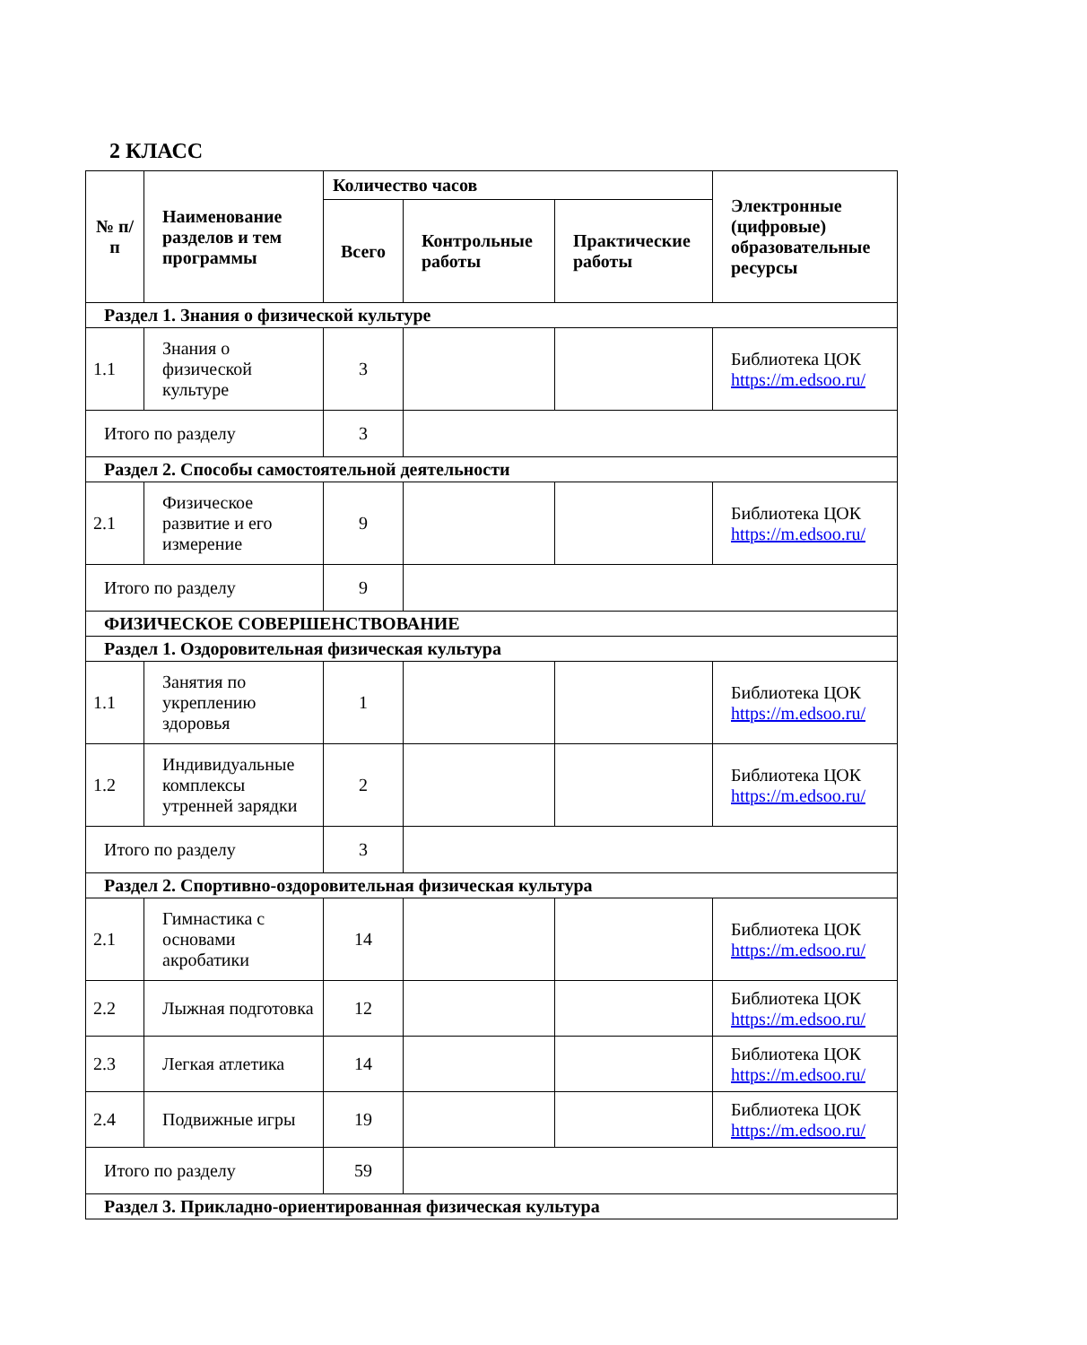2 КЛАСС
| № п/п | Наименование разделов и тем программы | Количество часов | | | Электронные (цифровые) образовательные ресурсы |
| --- | --- | --- | --- | --- | --- |
| | | Всего | Контрольные работы | Практические работы | |
| Раздел 1. Знания о физической культуре | | | | | |
| 1.1 | Знания о физической культуре | 3 | | | Библиотека ЦОК https://m.edsoo.ru/ |
| Итого по разделу | | 3 | | | |
| Раздел 2. Способы самостоятельной деятельности | | | | | |
| 2.1 | Физическое развитие и его измерение | 9 | | | Библиотека ЦОК https://m.edsoo.ru/ |
| Итого по разделу | | 9 | | | |
| ФИЗИЧЕСКОЕ СОВЕРШЕНСТВОВАНИЕ | | | | | |
| Раздел 1. Оздоровительная физическая культура | | | | | |
| 1.1 | Занятия по укреплению здоровья | 1 | | | Библиотека ЦОК https://m.edsoo.ru/ |
| 1.2 | Индивидуальные комплексы утренней зарядки | 2 | | | Библиотека ЦОК https://m.edsoo.ru/ |
| Итого по разделу | | 3 | | | |
| Раздел 2. Спортивно-оздоровительная физическая культура | | | | | |
| 2.1 | Гимнастика с основами акробатики | 14 | | | Библиотека ЦОК https://m.edsoo.ru/ |
| 2.2 | Лыжная подготовка | 12 | | | Библиотека ЦОК https://m.edsoo.ru/ |
| 2.3 | Легкая атлетика | 14 | | | Библиотека ЦОК https://m.edsoo.ru/ |
| 2.4 | Подвижные игры | 19 | | | Библиотека ЦОК https://m.edsoo.ru/ |
| Итого по разделу | | 59 | | | |
| Раздел 3. Прикладно-ориентированная физическая культура | | | | | |